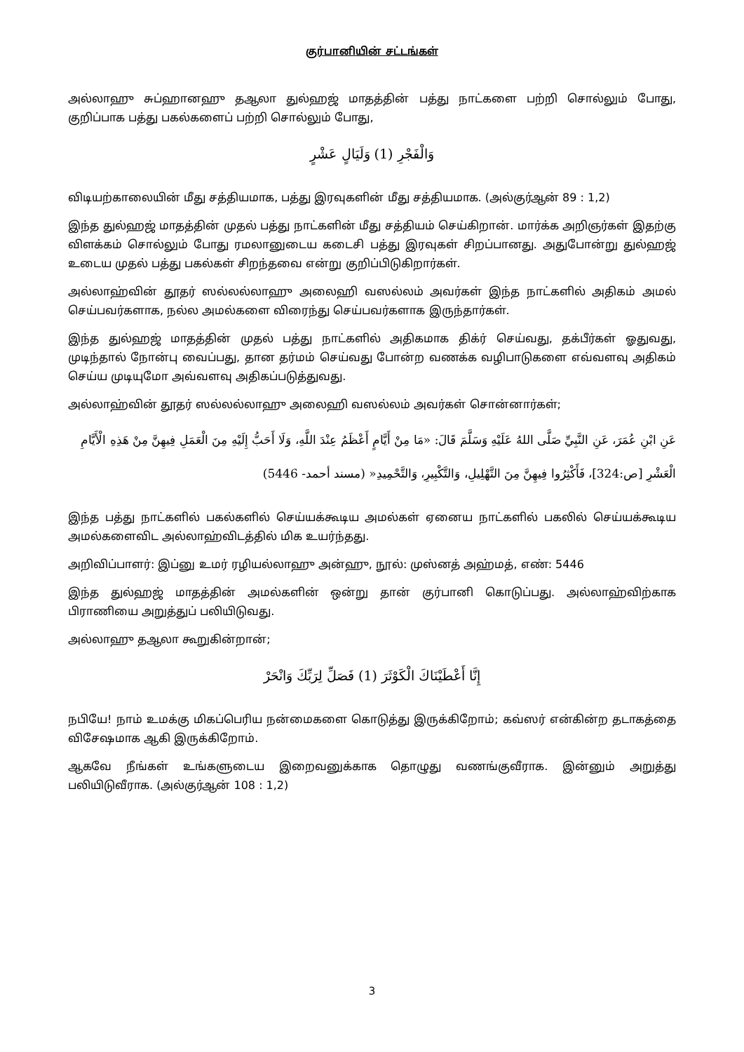குர்பானியின் சட்டங்கள்
அல்லாஹு சுப்ஹானஹு தஆலா துல்ஹஜ் மாதத்தின் பத்து நாட்களை பற்றி சொல்லும் போது, குறிப்பாக பத்து பகல்களைப் பற்றி சொல்லும் போது,
وَالْفَجْرِ (1) وَلَيَالٍ عَشْرٍ
விடியற்காலையின் மீது சத்தியமாக, பத்து இரவுகளின் மீது சத்தியமாக. (அல்குர்ஆன் 89 : 1,2)
இந்த துல்ஹஜ் மாதத்தின் முதல் பத்து நாட்களின் மீது சத்தியம் செய்கிறான். மார்க்க அறிஞர்கள் இதற்கு விளக்கம் சொல்லும் போது ரமலானுடைய கடைசி பத்து இரவுகள் சிறப்பானது. அதுபோன்று துல்ஹஜ் உடைய முதல் பத்து பகல்கள் சிறந்தவை என்று குறிப்பிடுகிறார்கள்.
அல்லாஹ்வின் தூதர் ஸல்லல்லாஹு அலைஹி வஸல்லம் அவர்கள் இந்த நாட்களில் அதிகம் அமல் செய்பவர்களாக, நல்ல அமல்களை விரைந்து செய்பவர்களாக இருந்தார்கள்.
இந்த துல்ஹஜ் மாதத்தின் முதல் பத்து நாட்களில் அதிகமாக திக்ர் செய்வது, தக்பீர்கள் ஓதுவது, முடிந்தால் நோன்பு வைப்பது, தான தர்மம் செய்வது போன்ற வணக்க வழிபாடுகளை எவ்வளவு அதிகம் செய்ய முடியுமோ அவ்வளவு அதிகப்படுத்துவது.
அல்லாஹ்வின் தூதர் ஸல்லல்லாஹு அலைஹி வஸல்லம் அவர்கள் சொன்னார்கள்;
عَنِ ابْنِ عُمَرَ، عَنِ النَّبِيِّ صَلَّى اللهُ عَلَيْهِ وَسَلَّمَ قَالَ: «مَا مِنْ أَيَّامٍ أَعْظَمُ عِنْدَ اللَّهِ، وَلَا أَحَبُّ إِلَيْهِ مِنَ الْعَمَلِ فِيهِنَّ مِنْ هَذِهِ الْأَيَّامِ الْعَشْرِ [ص:324]، فَأَكْثِرُوا فِيهِنَّ مِنَ التَّهْلِيلِ، وَالتَّكْبِيرِ، وَالتَّحْمِيدِ« (مسند أحمد- 5446)
இந்த பத்து நாட்களில் பகல்களில் செய்யக்கூடிய அமல்கள் ஏனைய நாட்களில் பகலில் செய்யக்கூடிய அமல்களைவிட அல்லாஹ்விடத்தில் மிக உயர்ந்தது.
அறிவிப்பாளர்: இப்னு உமர் ரழியல்லாஹு அன்ஹு, நூல்: முஸ்னத் அஹ்மத், எண்: 5446
இந்த துல்ஹஜ் மாதத்தின் அமல்களின் ஒன்று தான் குர்பானி கொடுப்பது. அல்லாஹ்விற்காக பிராணியை அறுத்துப் பலியிடுவது.
அல்லாஹு தஆலா கூறுகின்றான்;
إِنَّا أَعْطَيْنَاكَ الْكَوْثَرَ (1) فَصَلِّ لِرَبِّكَ وَانْحَرْ
நபியே! நாம் உமக்கு மிகப்பெரிய நன்மைகளை கொடுத்து இருக்கிறோம்; கவ்ஸர் என்கின்ற தடாகத்தை விசேஷமாக ஆகி இருக்கிறோம்.
ஆகவே நீங்கள் உங்களுடைய இறைவனுக்காக தொழுது வணங்குவீராக. இன்னும் அறுத்து பலியிடுவீராக. (அல்குர்ஆன் 108 : 1,2)
3